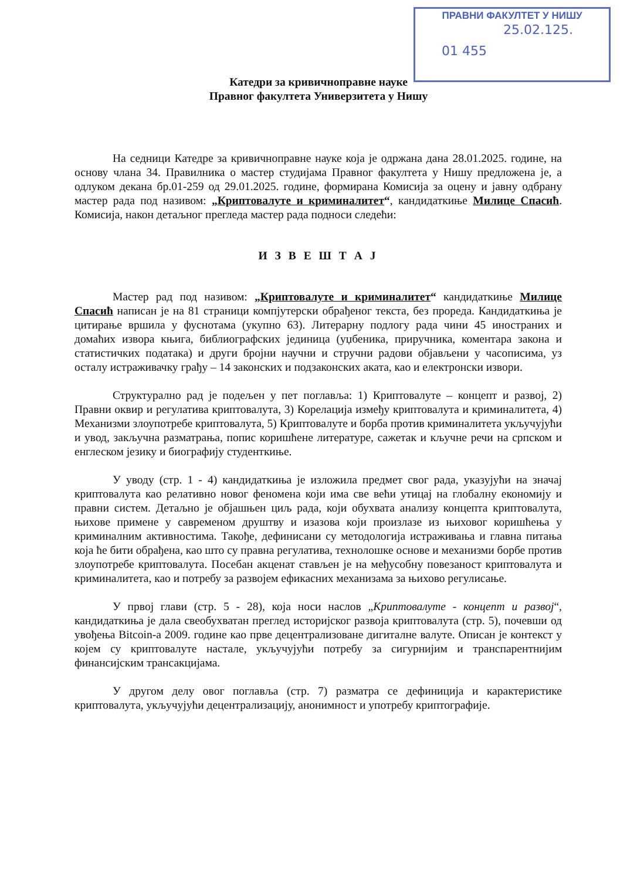ПРАВНИ ФАКУЛТЕТ У НИШУ
25.02.125.
01 455
Катедри за кривичноправне науке
Правног факултета Универзитета у Нишу
На седници Катедре за кривичноправне науке која је одржана дана 28.01.2025. године, на основу члана 34. Правилника о мастер студијама Правног факултета у Нишу предложена је, а одлуком декана бр.01-259 од 29.01.2025. године, формирана Комисија за оцену и јавну одбрану мастер рада под називом: „Криптовалуте и криминалитет“, кандидаткиње Милице Спасић. Комисија, након детаљног прегледа мастер рада подноси следећи:
И З В Е Ш Т А Ј
Мастер рад под називом: „Криптовалуте и криминалитет“ кандидаткиње Милице Спасић написан је на 81 страници компјутерски обрађеног текста, без проредa. Кандидаткиња је цитирање вршила у фуснотама (укупно 63). Литерарну подлогу рада чини 45 иностраних и домаћих извора књига, библиографских јединица (уџбеника, приручника, коментара закона и статистичких података) и други бројни научни и стручни радови објављени у часописима, уз осталу истраживачку грађу – 14 законских и подзаконских аката, као и електронски извори.
Структурално рад је подељен у пет поглавља: 1) Криптовалуте – концепт и развој, 2) Правни оквир и регулатива криптовалута, 3) Корелација између криптовалута и криминалитета, 4) Механизми злоупотребе криптовалута, 5) Криптовалуте и борба против криминалитета укључујући и увод, закључна разматрања, попис коришћене литературе, сажетак и кључне речи на српском и енглеском језику и биографију студенткиње.
У уводу (стр. 1 - 4) кандидаткиња је изложила предмет свог рада, указујући на значај криптовалута као релативно новог феномена који има све већи утицај на глобалну економију и правни систем. Детаљно је објашњен циљ рада, који обухвата анализу концепта криптовалута, њихове примене у савременом друштву и изазова који произлазе из њиховог коришћења у криминалним активностима. Такође, дефинисани су методологија истраживања и главна питања која ће бити обрађена, као што су правна регулатива, технолошке основе и механизми борбе против злоупотребе криптовалута. Посебан акценат стављен је на међусобну повезаност криптовалута и криминалитета, као и потребу за развојем ефикасних механизама за њихово регулисање.
У првој глави (стр. 5 - 28), која носи наслов „Криптовалуте - концепт и развој“, кандидаткиња је дала свеобухватан преглед историјског развоја криптовалута (стр. 5), почевши од увођења Bitcoin-a 2009. године као прве децентрализоване дигиталне валуте. Описан је контекст у којем су криптовалуте настале, укључујући потребу за сигурнијим и транспарентнијим финансијским трансакцијама.
У другом делу овог поглавља (стр. 7) разматра се дефиниција и карактеристике криптовалута, укључујући децентрализацију, анонимност и употребу криптографије.